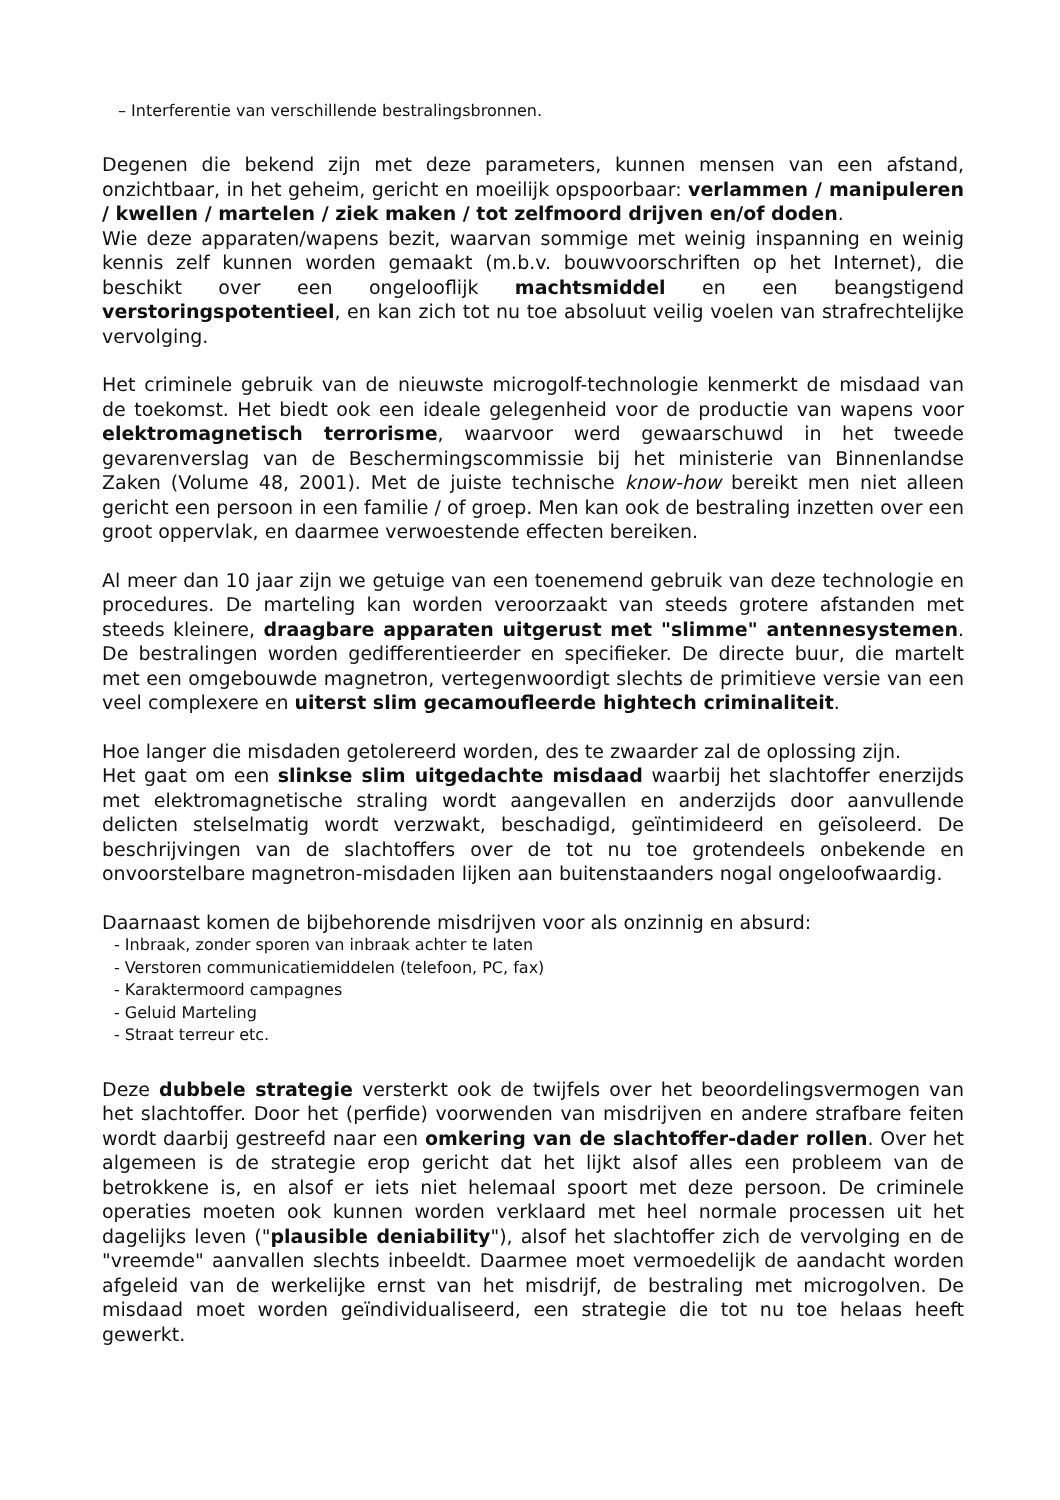– Interferentie van verschillende bestralingsbronnen.
Degenen die bekend zijn met deze parameters, kunnen mensen van een afstand, onzichtbaar, in het geheim, gericht en moeilijk opspoorbaar: verlammen / manipuleren / kwellen / martelen / ziek maken / tot zelfmoord drijven en/of doden.
Wie deze apparaten/wapens bezit, waarvan sommige met weinig inspanning en weinig kennis zelf kunnen worden gemaakt (m.b.v. bouwvoorschriften op het Internet), die beschikt over een ongelooflijk machtsmiddel en een beangstigend verstoringspotentieel, en kan zich tot nu toe absoluut veilig voelen van strafrechtelijke vervolging.
Het criminele gebruik van de nieuwste microgolf-technologie kenmerkt de misdaad van de toekomst. Het biedt ook een ideale gelegenheid voor de productie van wapens voor elektromagnetisch terrorisme, waarvoor werd gewaarschuwd in het tweede gevarenverslag van de Beschermingscommissie bij het ministerie van Binnenlandse Zaken (Volume 48, 2001). Met de juiste technische know-how bereikt men niet alleen gericht een persoon in een familie / of groep. Men kan ook de bestraling inzetten over een groot oppervlak, en daarmee verwoestende effecten bereiken.
Al meer dan 10 jaar zijn we getuige van een toenemend gebruik van deze technologie en procedures. De marteling kan worden veroorzaakt van steeds grotere afstanden met steeds kleinere, draagbare apparaten uitgerust met "slimme" antennesystemen. De bestralingen worden gedifferentieerder en specifieker. De directe buur, die martelt met een omgebouwde magnetron, vertegenwoordigt slechts de primitieve versie van een veel complexere en uiterst slim gecamoufleerde hightech criminaliteit.
Hoe langer die misdaden getolereerd worden, des te zwaarder zal de oplossing zijn.
Het gaat om een slinkse slim uitgedachte misdaad waarbij het slachtoffer enerzijds met elektromagnetische straling wordt aangevallen en anderzijds door aanvullende delicten stelselmatig wordt verzwakt, beschadigd, geïntimideerd en geïsoleerd. De beschrijvingen van de slachtoffers over de tot nu toe grotendeels onbekende en onvoorstelbare magnetron-misdaden lijken aan buitenstaanders nogal ongeloofwaardig.
Daarnaast komen de bijbehorende misdrijven voor als onzinnig en absurd:
- Inbraak, zonder sporen van inbraak achter te laten
- Verstoren communicatiemiddelen (telefoon, PC, fax)
- Karaktermoord campagnes
- Geluid Marteling
- Straat terreur etc.
Deze dubbele strategie versterkt ook de twijfels over het beoordelingsvermogen van het slachtoffer. Door het (perfide) voorwenden van misdrijven en andere strafbare feiten wordt daarbij gestreefd naar een omkering van de slachtoffer-dader rollen. Over het algemeen is de strategie erop gericht dat het lijkt alsof alles een probleem van de betrokkene is, en alsof er iets niet helemaal spoort met deze persoon. De criminele operaties moeten ook kunnen worden verklaard met heel normale processen uit het dagelijks leven ("plausible deniability"), alsof het slachtoffer zich de vervolging en de "vreemde" aanvallen slechts inbeeldt. Daarmee moet vermoedelijk de aandacht worden afgeleid van de werkelijke ernst van het misdrijf, de bestraling met microgolven. De misdaad moet worden geïndividualiseerd, een strategie die tot nu toe helaas heeft gewerkt.